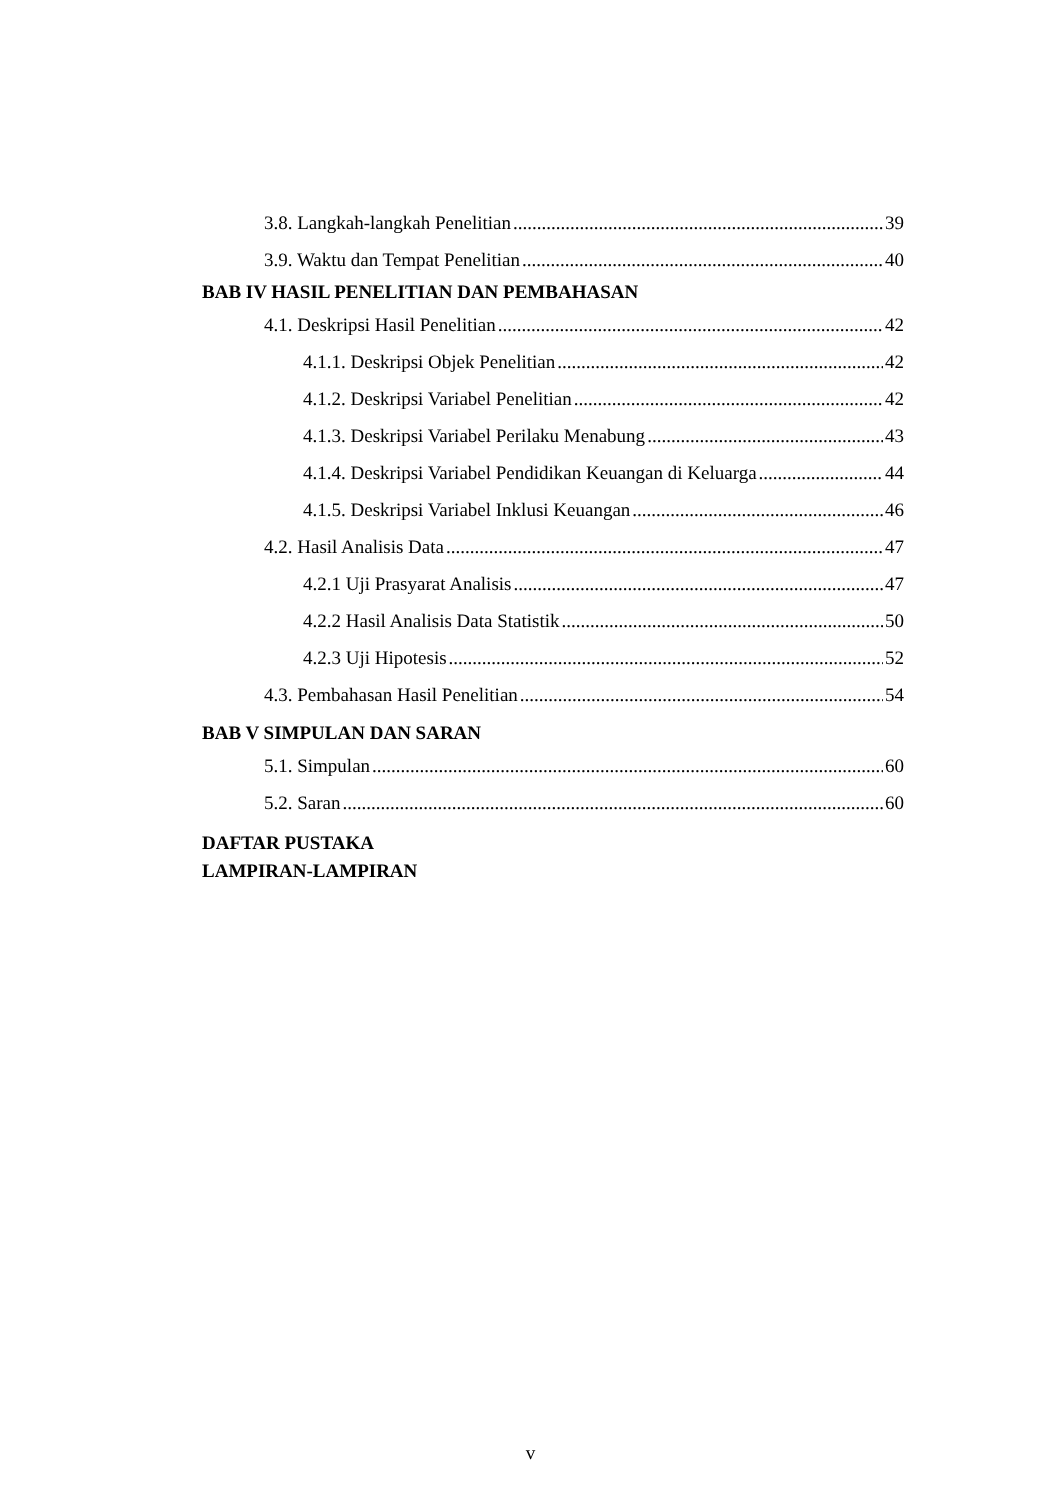3.8. Langkah-langkah Penelitian 39
3.9. Waktu dan Tempat Penelitian 40
BAB IV HASIL PENELITIAN DAN PEMBAHASAN
4.1. Deskripsi Hasil Penelitian 42
4.1.1. Deskripsi Objek Penelitian 42
4.1.2. Deskripsi Variabel Penelitian 42
4.1.3. Deskripsi Variabel Perilaku Menabung 43
4.1.4. Deskripsi Variabel Pendidikan Keuangan di Keluarga 44
4.1.5. Deskripsi Variabel Inklusi Keuangan 46
4.2. Hasil Analisis Data 47
4.2.1 Uji Prasyarat Analisis 47
4.2.2 Hasil Analisis Data Statistik 50
4.2.3 Uji Hipotesis 52
4.3. Pembahasan Hasil Penelitian 54
BAB V SIMPULAN DAN SARAN
5.1. Simpulan 60
5.2. Saran 60
DAFTAR PUSTAKA
LAMPIRAN-LAMPIRAN
v